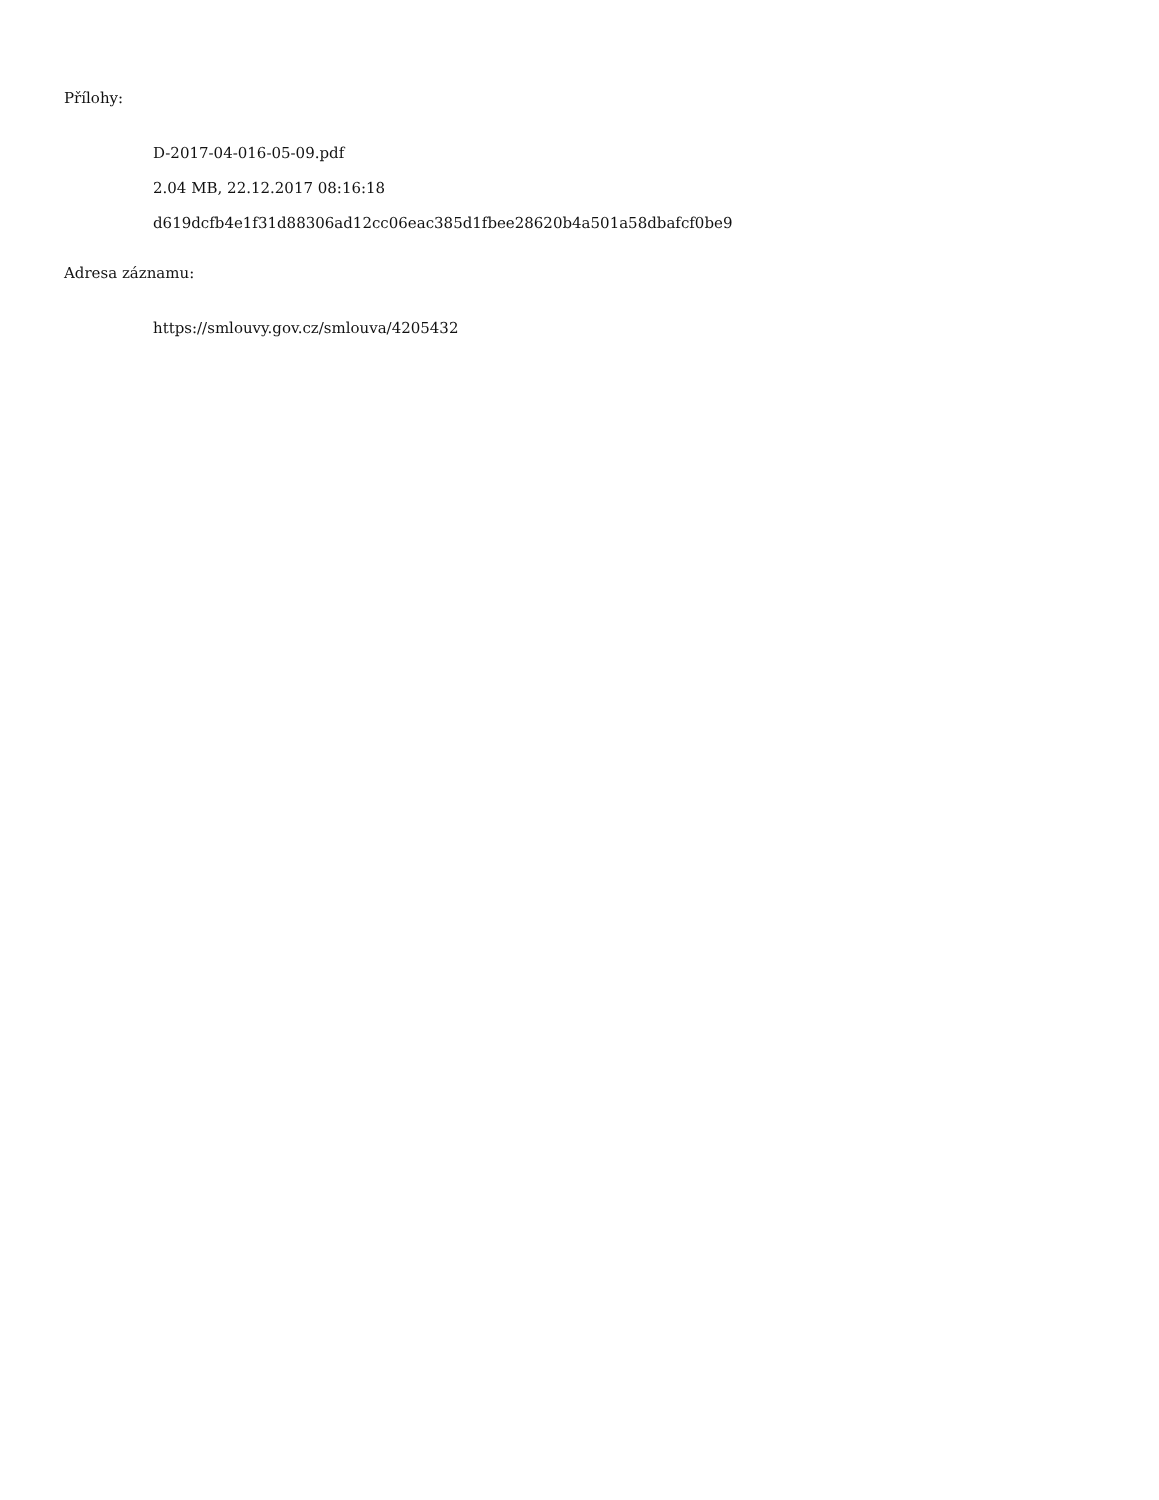Přílohy:
D-2017-04-016-05-09.pdf
2.04 MB, 22.12.2017 08:16:18
d619dcfb4e1f31d88306ad12cc06eac385d1fbee28620b4a501a58dbafcf0be9
Adresa záznamu:
https://smlouvy.gov.cz/smlouva/4205432